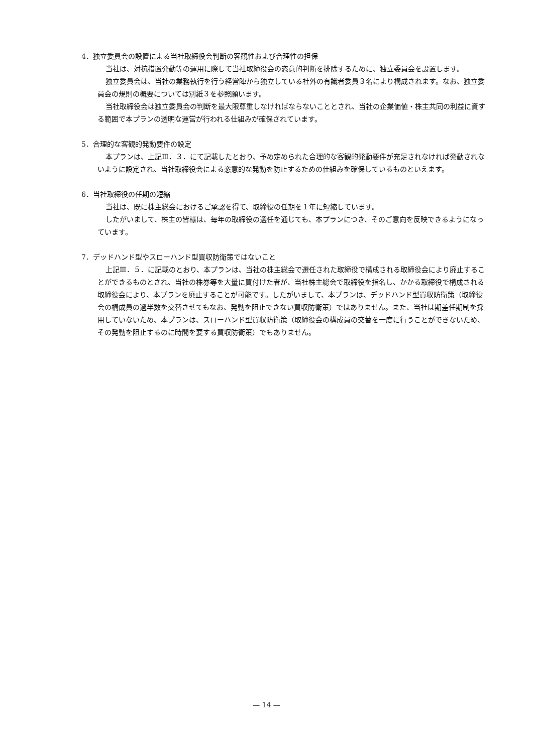4．独立委員会の設置による当社取締役会判断の客観性および合理性の担保
当社は、対抗措置発動等の運用に際して当社取締役会の恣意的判断を排除するために、独立委員会を設置します。
独立委員会は、当社の業務執行を行う経営陣から独立している社外の有識者委員３名により構成されます。なお、独立委員会の規則の概要については別紙３を参照願います。
当社取締役会は独立委員会の判断を最大限尊重しなければならないこととされ、当社の企業価値・株主共同の利益に資する範囲で本プランの透明な運営が行われる仕組みが確保されています。
5．合理的な客観的発動要件の設定
本プランは、上記Ⅲ．３．にて記載したとおり、予め定められた合理的な客観的発動要件が充足されなければ発動されないように設定され、当社取締役会による恣意的な発動を防止するための仕組みを確保しているものといえます。
6．当社取締役の任期の短縮
当社は、既に株主総会におけるご承認を得て、取締役の任期を１年に短縮しています。
したがいまして、株主の皆様は、毎年の取締役の選任を通じても、本プランにつき、そのご意向を反映できるようになっています。
7．デッドハンド型やスローハンド型買収防衛策ではないこと
上記Ⅲ．５．に記載のとおり、本プランは、当社の株主総会で選任された取締役で構成される取締役会により廃止することができるものとされ、当社の株券等を大量に買付けた者が、当社株主総会で取締役を指名し、かかる取締役で構成される取締役会により、本プランを廃止することが可能です。したがいまして、本プランは、デッドハンド型買収防衛策（取締役会の構成員の過半数を交替させてもなお、発動を阻止できない買収防衛策）ではありません。また、当社は期差任期制を採用していないため、本プランは、スローハンド型買収防衛策（取締役会の構成員の交替を一度に行うことができないため、その発動を阻止するのに時間を要する買収防衛策）でもありません。
— 14 —